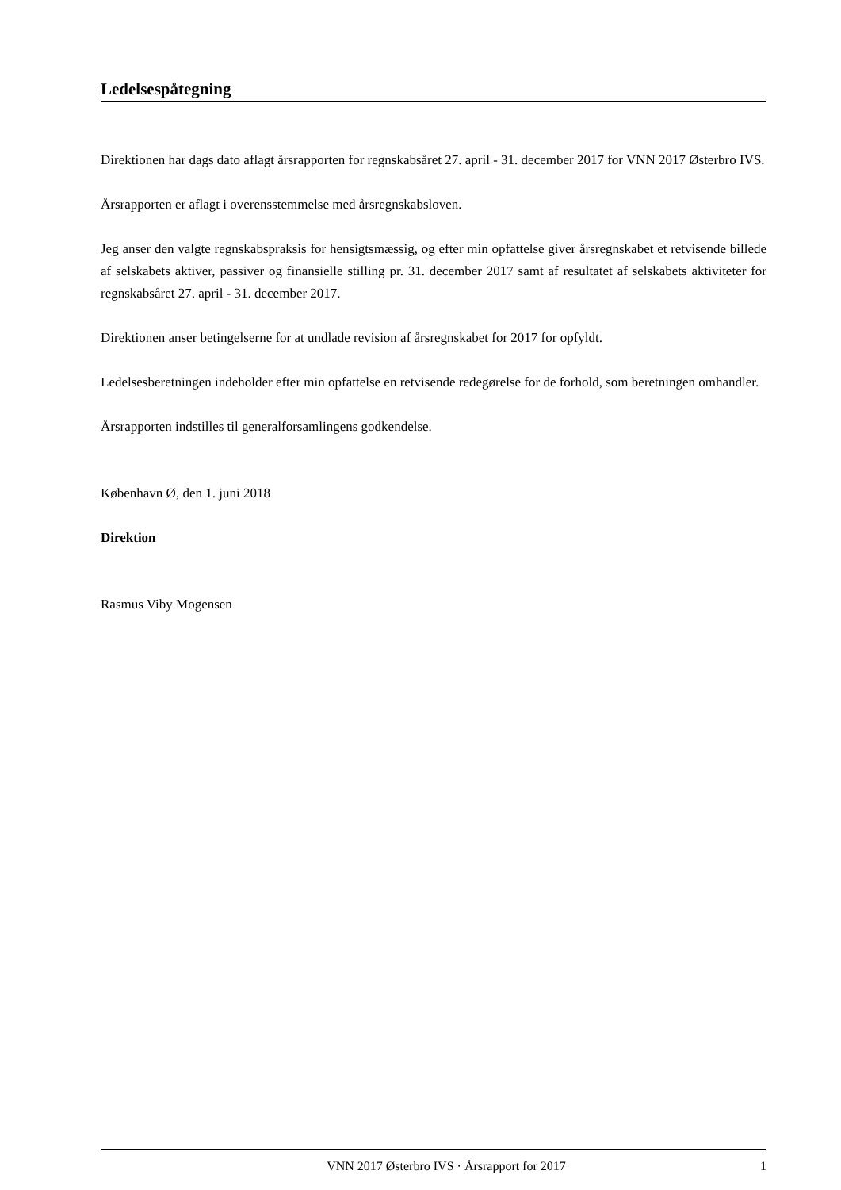Ledelsespåtegning
Direktionen har dags dato aflagt årsrapporten for regnskabsåret 27. april - 31. december 2017 for VNN 2017 Østerbro IVS.
Årsrapporten er aflagt i overensstemmelse med årsregnskabsloven.
Jeg anser den valgte regnskabspraksis for hensigtsmæssig, og efter min opfattelse giver årsregnskabet et retvisende billede af selskabets aktiver, passiver og finansielle stilling pr. 31. december 2017 samt af resultatet af selskabets aktiviteter for regnskabsåret 27. april - 31. december 2017.
Direktionen anser betingelserne for at undlade revision af årsregnskabet for 2017 for opfyldt.
Ledelsesberetningen indeholder efter min opfattelse en retvisende redegørelse for de forhold, som beretningen omhandler.
Årsrapporten indstilles til generalforsamlingens godkendelse.
København Ø, den 1. juni 2018
Direktion
Rasmus Viby Mogensen
VNN 2017 Østerbro IVS · Årsrapport for 2017 1